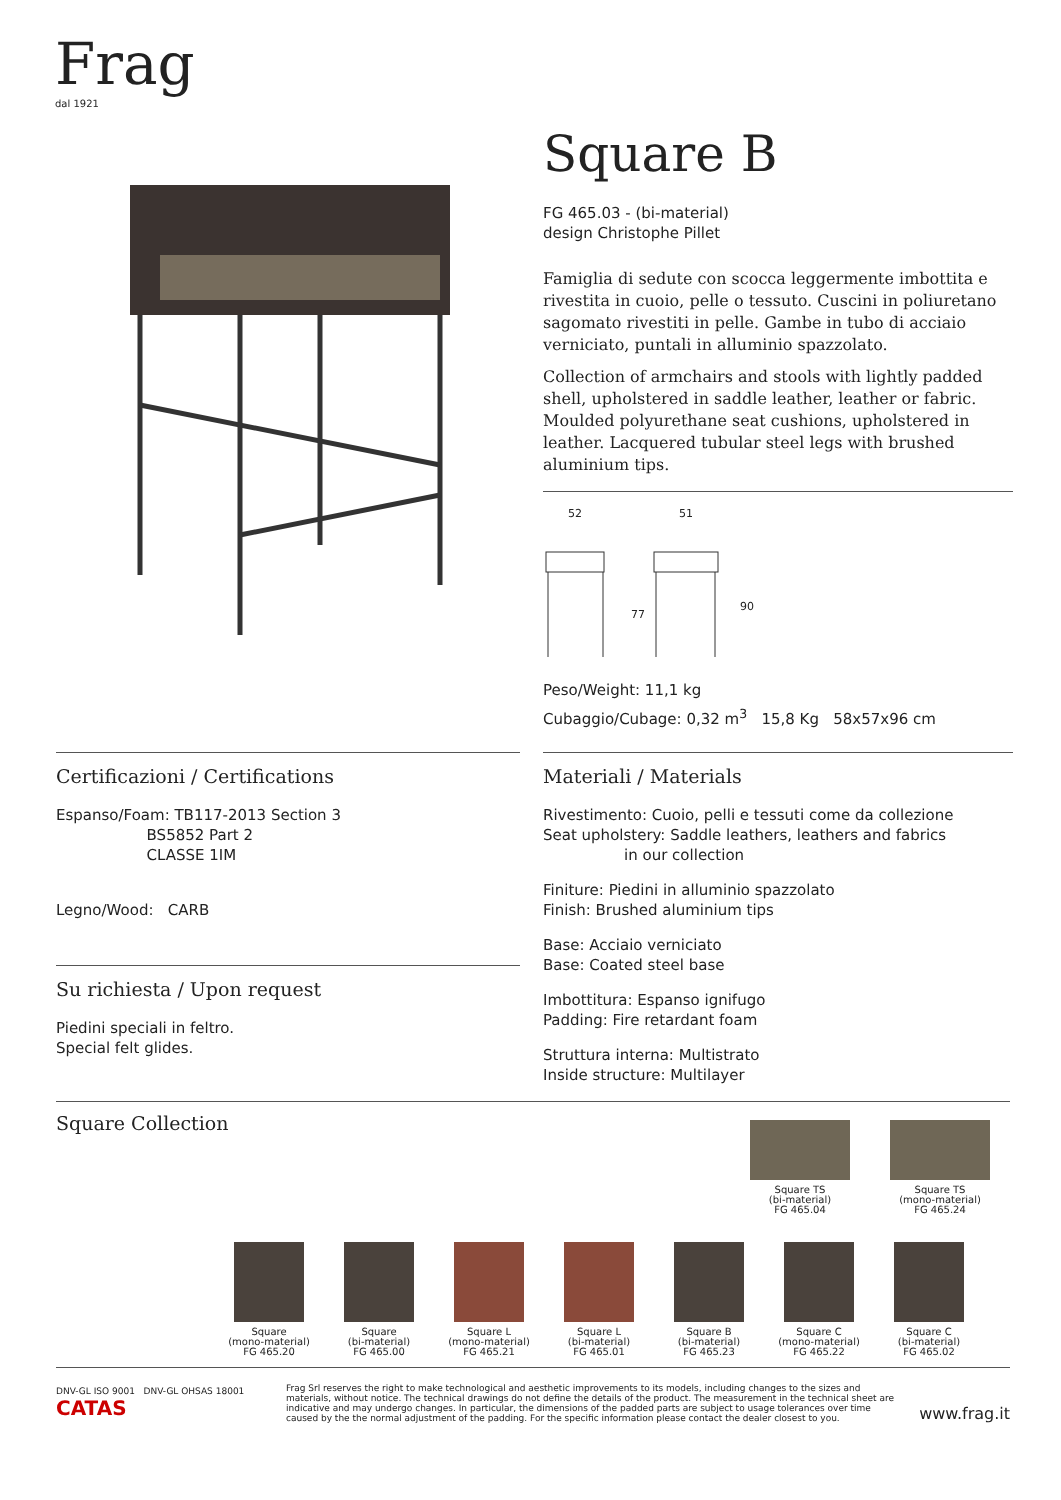Frag
dal 1921
Square B
FG 465.03 - (bi-material)
design Christophe Pillet
Famiglia di sedute con scocca leggermente imbottita e rivestita in cuoio, pelle o tessuto. Cuscini in poliuretano sagomato rivestiti in pelle. Gambe in tubo di acciaio verniciato, puntali in alluminio spazzolato.
Collection of armchairs and stools with lightly padded shell, upholstered in saddle leather, leather or fabric. Moulded polyurethane seat cushions, upholstered in leather. Lacquered tubular steel legs with brushed aluminium tips.
52 51
77
90
Peso/Weight: 11,1 kg
Cubaggio/Cubage: 0,32 m<sup>3</sup> 15,8 Kg 58x57x96 cm
Certificazioni / Certifications
Espanso/Foam: TB117-2013 Section 3
BS5852 Part 2
CLASSE 1IM
Legno/Wood: CARB
Su richiesta / Upon request
Piedini speciali in feltro.
Special felt glides.
Materiali / Materials
Rivestimento: Cuoio, pelli e tessuti come da collezione
Seat upholstery: Saddle leathers, leathers and fabrics
in our collection
Finiture: Piedini in alluminio spazzolato
Finish: Brushed aluminium tips
Base: Acciaio verniciato
Base: Coated steel base
Imbottitura: Espanso ignifugo
Padding: Fire retardant foam
Struttura interna: Multistrato
Inside structure: Multilayer
Square Collection
Square TS
(bi-material)
FG 465.04
Square TS
(mono-material)
FG 465.24
Square
(mono-material)
FG 465.20
Square
(bi-material)
FG 465.00
Square L
(mono-material)
FG 465.21
Square L
(bi-material)
FG 465.01
Square B
(bi-material)
FG 465.23
Square C
(mono-material)
FG 465.22
Square C
(bi-material)
FG 465.02
DNV-GL ISO 9001 DNV-GL OHSAS 18001 CATAS
Frag Srl reserves the right to make technological and aesthetic improvements to its models, including changes to the sizes and materials, without notice. The technical drawings do not define the details of the product. The measurement in the technical sheet are indicative and may undergo changes. In particular, the dimensions of the padded parts are subject to usage tolerances over time caused by the the normal adjustment of the padding. For the specific information please contact the dealer closest to you.
www.frag.it